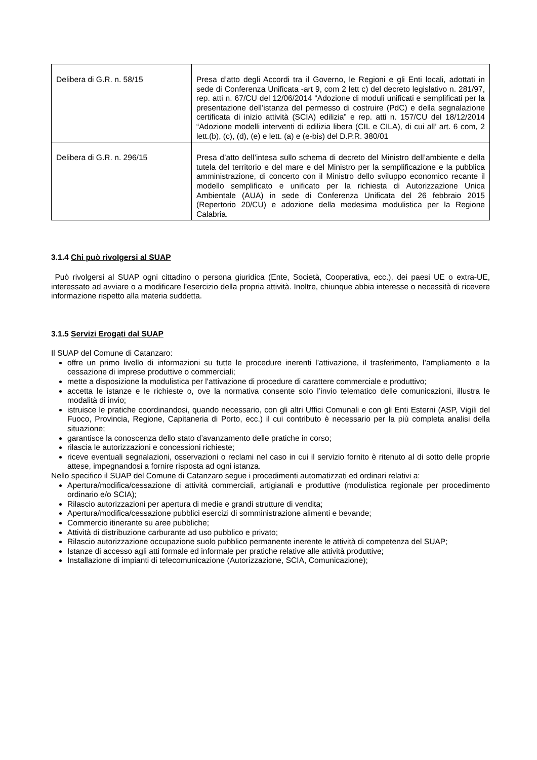| Delibera di G.R. n. 58/15 | Presa d’atto degli Accordi tra il Governo, le Regioni e gli Enti locali, adottati in sede di Conferenza Unificata -art 9, com 2 lett c) del decreto legislativo n. 281/97, rep. atti n. 67/CU del 12/06/2014 “Adozione di moduli unificati e semplificati per la presentazione dell’istanza del permesso di costruire (PdC) e della segnalazione certificata di inizio attività (SCIA) edilizia” e rep. atti n. 157/CU del 18/12/2014 “Adozione modelli interventi di edilizia libera (CIL e CILA), di cui all’ art. 6 com, 2 lett.(b), (c), (d), (e) e lett. (a) e (e-bis) del D.P.R. 380/01 |
| Delibera di G.R. n. 296/15 | Presa d’atto dell’intesa sullo schema di decreto del Ministro dell’ambiente e della tutela del territorio e del mare e del Ministro per la semplificazione e la pubblica amministrazione, di concerto con il Ministro dello sviluppo economico recante il modello semplificato e unificato per la richiesta di Autorizzazione Unica Ambientale (AUA) in sede di Conferenza Unificata del 26 febbraio 2015 (Repertorio 20/CU) e adozione della medesima modulistica per la Regione Calabria. |
3.1.4 Chi può rivolgersi al SUAP
Può rivolgersi al SUAP ogni cittadino o persona giuridica (Ente, Società, Cooperativa, ecc.), dei paesi UE o extra-UE, interessato ad avviare o a modificare l’esercizio della propria attività. Inoltre, chiunque abbia interesse o necessità di ricevere informazione rispetto alla materia suddetta.
3.1.5 Servizi Erogati dal SUAP
Il SUAP del Comune di Catanzaro:
offre un primo livello di informazioni su tutte le procedure inerenti l’attivazione, il trasferimento, l’ampliamento e la cessazione di imprese produttive o commerciali;
mette a disposizione la modulistica per l’attivazione di procedure di carattere commerciale e produttivo;
accetta le istanze e le richieste o, ove la normativa consente solo l’invio telematico delle comunicazioni, illustra le modalità di invio;
istruisce le pratiche coordinandosi, quando necessario, con gli altri Uffici Comunali e con gli Enti Esterni (ASP, Vigili del Fuoco, Provincia, Regione, Capitaneria di Porto, ecc.) il cui contributo è necessario per la più completa analisi della situazione;
garantisce la conoscenza dello stato d’avanzamento delle pratiche in corso;
rilascia le autorizzazioni e concessioni richieste;
riceve eventuali segnalazioni, osservazioni o reclami nel caso in cui il servizio fornito è ritenuto al di sotto delle proprie attese, impegnandosi a fornire risposta ad ogni istanza.
Nello specifico il SUAP del Comune di Catanzaro segue i procedimenti automatizzati ed ordinari relativi a:
Apertura/modifica/cessazione di attività commerciali, artigianali e produttive (modulistica regionale per procedimento ordinario e/o SCIA);
Rilascio autorizzazioni per apertura di medie e grandi strutture di vendita;
Apertura/modifica/cessazione pubblici esercizi di somministrazione alimenti e bevande;
Commercio itinerante su aree pubbliche;
Attività di distribuzione carburante ad uso pubblico e privato;
Rilascio autorizzazione occupazione suolo pubblico permanente inerente le attività di competenza del SUAP;
Istanze di accesso agli atti formale ed informale per pratiche relative alle attività produttive;
Installazione di impianti di telecomunicazione (Autorizzazione, SCIA, Comunicazione);